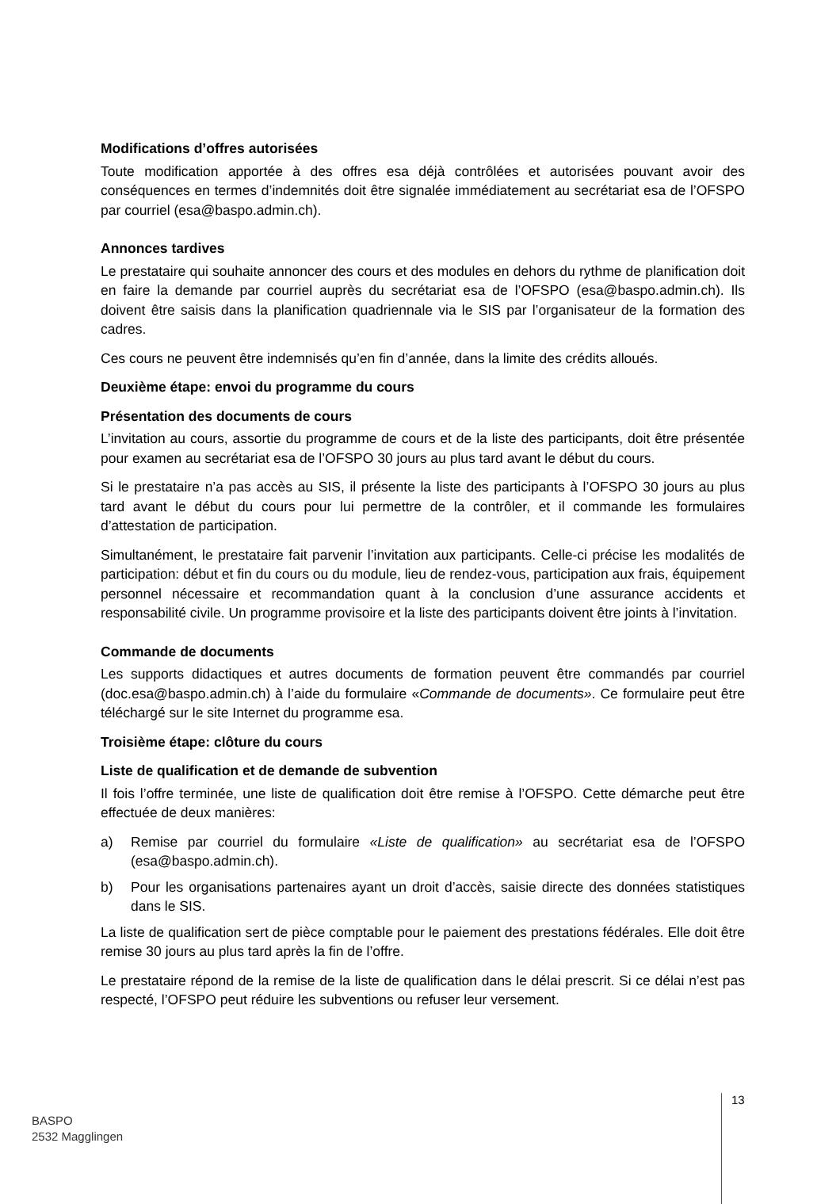Modifications d’offres autorisées
Toute modification apportée à des offres esa déjà contrôlées et autorisées pouvant avoir des conséquences en termes d’indemnités doit être signalée immédiatement au secrétariat esa de l’OFSPO par courriel (esa@baspo.admin.ch).
Annonces tardives
Le prestataire qui souhaite annoncer des cours et des modules en dehors du rythme de planification doit en faire la demande par courriel auprès du secrétariat esa de l’OFSPO (esa@baspo.admin.ch). Ils doivent être saisis dans la planification quadriennale via le SIS par l’organisateur de la formation des cadres.
Ces cours ne peuvent être indemnisés qu’en fin d’année, dans la limite des crédits alloués.
Deuxième étape: envoi du programme du cours
Présentation des documents de cours
L’invitation au cours, assortie du programme de cours et de la liste des participants, doit être présentée pour examen au secrétariat esa de l’OFSPO 30 jours au plus tard avant le début du cours.
Si le prestataire n’a pas accès au SIS, il présente la liste des participants à l’OFSPO 30 jours au plus tard avant le début du cours pour lui permettre de la contrôler, et il commande les formulaires d’attestation de participation.
Simultanément, le prestataire fait parvenir l’invitation aux participants. Celle-ci précise les modalités de participation: début et fin du cours ou du module, lieu de rendez-vous, participation aux frais, équipement personnel nécessaire et recommandation quant à la conclusion d’une assurance accidents et responsabilité civile. Un programme provisoire et la liste des participants doivent être joints à l’invitation.
Commande de documents
Les supports didactiques et autres documents de formation peuvent être commandés par courriel (doc.esa@baspo.admin.ch) à l’aide du formulaire «Commande de documents». Ce formulaire peut être téléchargé sur le site Internet du programme esa.
Troisième étape: clôture du cours
Liste de qualification et de demande de subvention
Il fois l’offre terminée, une liste de qualification doit être remise à l’OFSPO. Cette démarche peut être effectuée de deux manières:
a) Remise par courriel du formulaire «Liste de qualification» au secrétariat esa de l’OFSPO (esa@baspo.admin.ch).
b) Pour les organisations partenaires ayant un droit d’accès, saisie directe des données statistiques dans le SIS.
La liste de qualification sert de pièce comptable pour le paiement des prestations fédérales. Elle doit être remise 30 jours au plus tard après la fin de l’offre.
Le prestataire répond de la remise de la liste de qualification dans le délai prescrit. Si ce délai n’est pas respecté, l’OFSPO peut réduire les subventions ou refuser leur versement.
BASPO
2532 Magglingen
13